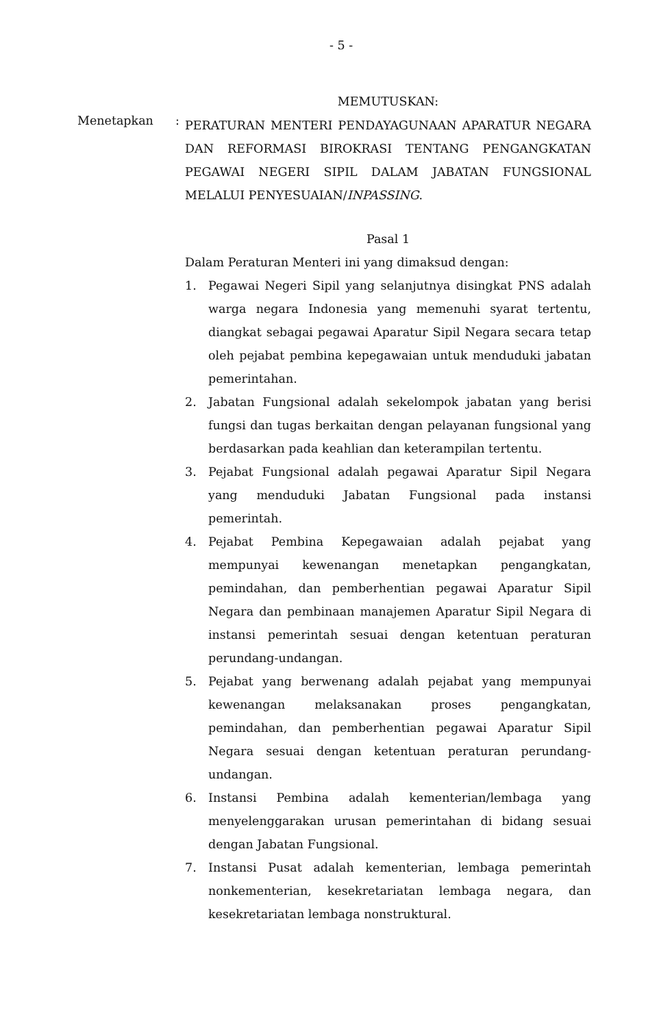- 5 -
MEMUTUSKAN:
Menetapkan :
PERATURAN MENTERI PENDAYAGUNAAN APARATUR NEGARA DAN REFORMASI BIROKRASI TENTANG PENGANGKATAN PEGAWAI NEGERI SIPIL DALAM JABATAN FUNGSIONAL MELALUI PENYESUAIAN/INPASSING.
Pasal 1
Dalam Peraturan Menteri ini yang dimaksud dengan:
1. Pegawai Negeri Sipil yang selanjutnya disingkat PNS adalah warga negara Indonesia yang memenuhi syarat tertentu, diangkat sebagai pegawai Aparatur Sipil Negara secara tetap oleh pejabat pembina kepegawaian untuk menduduki jabatan pemerintahan.
2. Jabatan Fungsional adalah sekelompok jabatan yang berisi fungsi dan tugas berkaitan dengan pelayanan fungsional yang berdasarkan pada keahlian dan keterampilan tertentu.
3. Pejabat Fungsional adalah pegawai Aparatur Sipil Negara yang menduduki Jabatan Fungsional pada instansi pemerintah.
4. Pejabat Pembina Kepegawaian adalah pejabat yang mempunyai kewenangan menetapkan pengangkatan, pemindahan, dan pemberhentian pegawai Aparatur Sipil Negara dan pembinaan manajemen Aparatur Sipil Negara di instansi pemerintah sesuai dengan ketentuan peraturan perundang-undangan.
5. Pejabat yang berwenang adalah pejabat yang mempunyai kewenangan melaksanakan proses pengangkatan, pemindahan, dan pemberhentian pegawai Aparatur Sipil Negara sesuai dengan ketentuan peraturan perundang-undangan.
6. Instansi Pembina adalah kementerian/lembaga yang menyelenggarakan urusan pemerintahan di bidang sesuai dengan Jabatan Fungsional.
7. Instansi Pusat adalah kementerian, lembaga pemerintah nonkementerian, kesekretariatan lembaga negara, dan kesekretariatan lembaga nonstruktural.